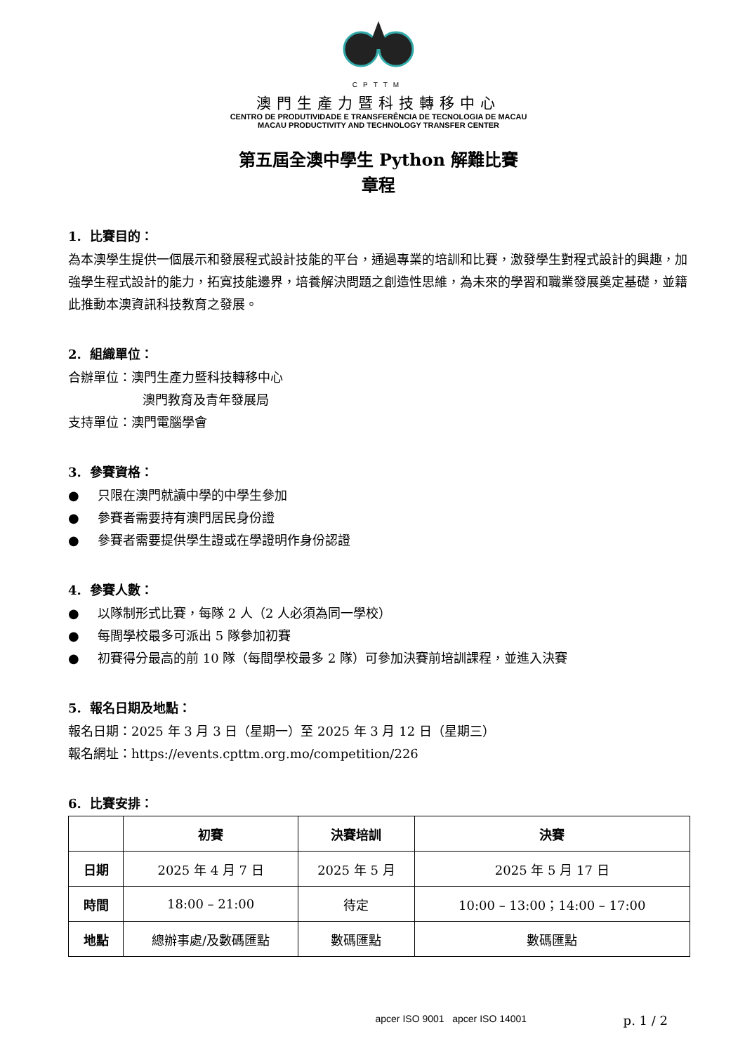CPTTM
澳門生產力暨科技轉移中心
CENTRO DE PRODUTIVIDADE E TRANSFERÊNCIA DE TECNOLOGIA DE MACAU
MACAU PRODUCTIVITY AND TECHNOLOGY TRANSFER CENTER
第五屆全澳中學生 Python 解難比賽
章程
1. 比賽目的：
為本澳學生提供一個展示和發展程式設計技能的平台，通過專業的培訓和比賽，激發學生對程式設計的興趣，加強學生程式設計的能力，拓寬技能邊界，培養解決問題之創造性思維，為未來的學習和職業發展奠定基礎，並籍此推動本澳資訊科技教育之發展。
2. 組織單位：
合辦單位：澳門生產力暨科技轉移中心
澳門教育及青年發展局
支持單位：澳門電腦學會
3. 參賽資格：
● 只限在澳門就讀中學的中學生參加
● 參賽者需要持有澳門居民身份證
● 參賽者需要提供學生證或在學證明作身份認證
4. 參賽人數：
● 以隊制形式比賽，每隊 2 人（2 人必須為同一學校）
● 每間學校最多可派出 5 隊參加初賽
● 初賽得分最高的前 10 隊（每間學校最多 2 隊）可參加決賽前培訓課程，並進入決賽
5. 報名日期及地點：
報名日期：2025 年 3 月 3 日（星期一）至 2025 年 3 月 12 日（星期三）
報名網址：https://events.cpttm.org.mo/competition/226
6. 比賽安排：
| | 初賽 | 決賽培訓 | 決賽 |
| --- | --- | --- | --- |
| 日期 | 2025 年 4 月 7 日 | 2025 年 5 月 | 2025 年 5 月 17 日 |
| 時間 | 18:00 – 21:00 | 待定 | 10:00 – 13:00；14:00 – 17:00 |
| 地點 | 總辦事處/及數碼匯點 | 數碼匯點 | 數碼匯點 |
apcer ISO 9001 apcer ISO 14001
p. 1 / 2